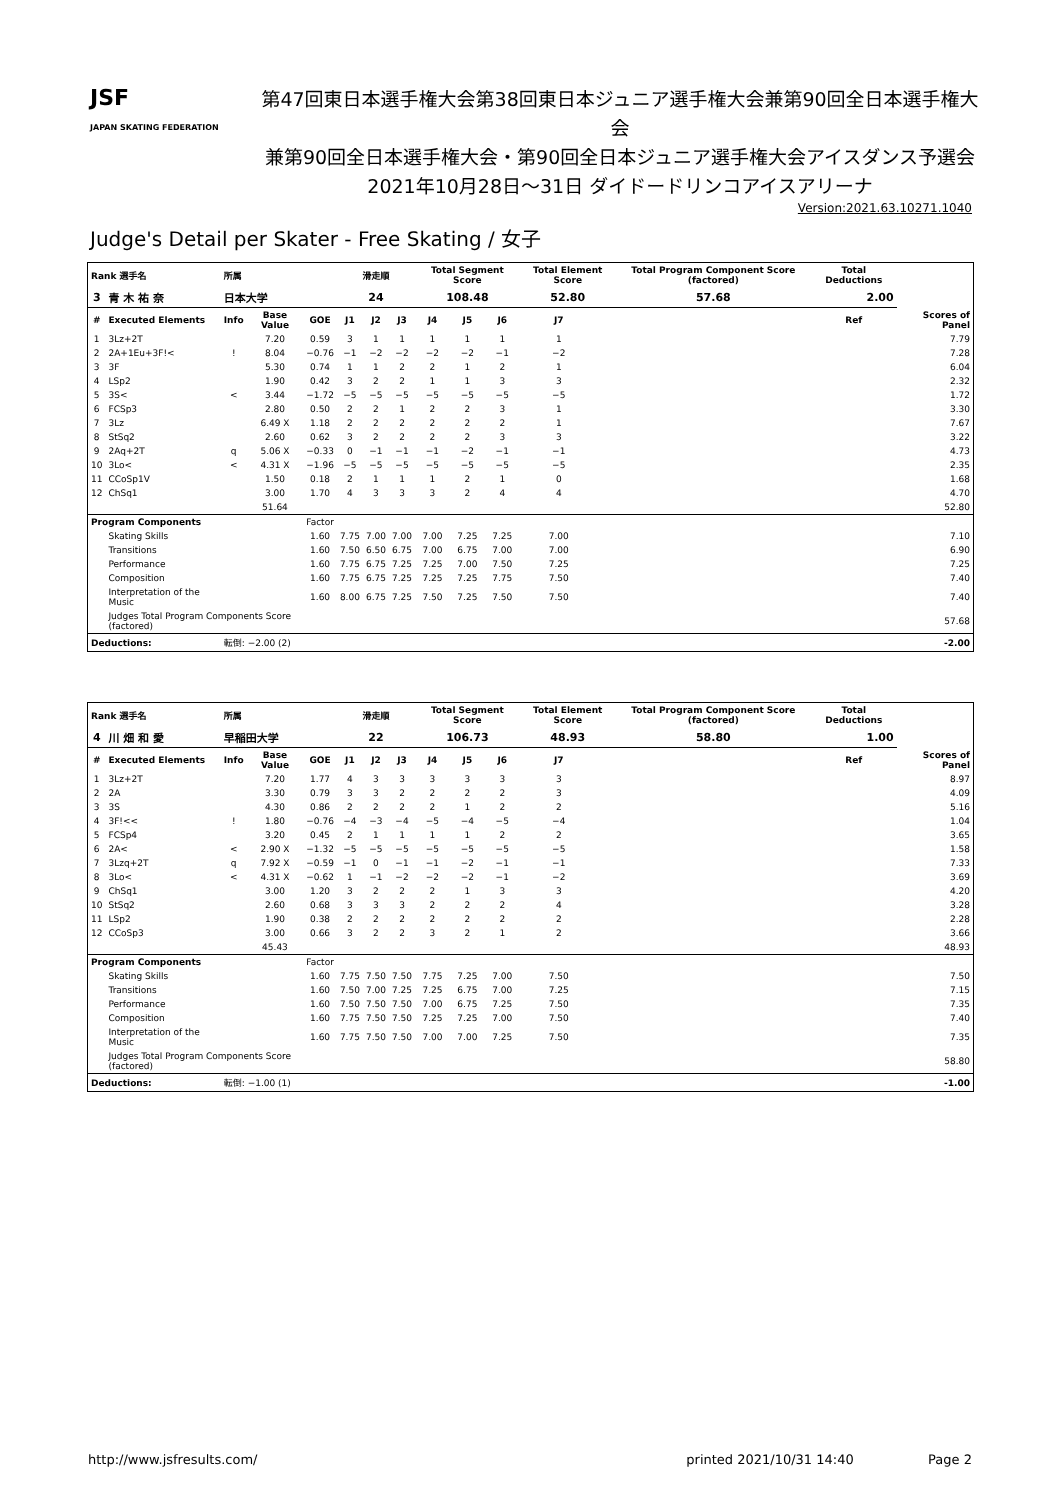JSF
JAPAN SKATING FEDERATION
第47回東日本選手権大会第38回東日本ジュニア選手権大会兼第90回全日本選手権大会
兼第90回全日本選手権大会・第90回全日本ジュニア選手権大会アイスダンス予選会
2021年10月28日～31日 ダイドードリンコアイスアリーナ
Version:2021.63.10271.1040
Judge's Detail per Skater - Free Skating / 女子
| Rank 選手名 | | 所属 | | | 滑走順 | | | Total Segment Score | | | Total Element Score | | Total Program Component Score (factored) | | Total Deductions | |
| --- | --- | --- | --- | --- | --- | --- | --- | --- | --- | --- | --- | --- | --- | --- | --- | --- |
| 3 | 青 木 祐 奈 | 日本大学 | | | 24 | | | 108.48 | | | 52.80 | | 57.68 | | 2.00 | |
| # | Executed Elements | Info | Base Value | GOE | J1 | J2 | J3 | J4 | J5 | J6 | J7 | | | | Ref | Scores of Panel |
| 1 | 3Lz+2T | | 7.20 | 0.59 | 3 | 1 | 1 | 1 | 1 | 1 | 1 | | | | | 7.79 |
| 2 | 2A+1Eu+3F!< | ! | 8.04 | −0.76 | −1 | −2 | −2 | −2 | −2 | −1 | −2 | | | | | 7.28 |
| 3 | 3F | | 5.30 | 0.74 | 1 | 1 | 2 | 2 | 1 | 2 | 1 | | | | | 6.04 |
| 4 | LSp2 | | 1.90 | 0.42 | 3 | 2 | 2 | 1 | 1 | 3 | 3 | | | | | 2.32 |
| 5 | 3S< | < | 3.44 | −1.72 | −5 | −5 | −5 | −5 | −5 | −5 | −5 | | | | | 1.72 |
| 6 | FCSp3 | | 2.80 | 0.50 | 2 | 2 | 1 | 2 | 2 | 3 | 1 | | | | | 3.30 |
| 7 | 3Lz | | 6.49 X | 1.18 | 2 | 2 | 2 | 2 | 2 | 2 | 1 | | | | | 7.67 |
| 8 | StSq2 | | 2.60 | 0.62 | 3 | 2 | 2 | 2 | 2 | 3 | 3 | | | | | 3.22 |
| 9 | 2Aq+2T | q | 5.06 X | −0.33 | 0 | −1 | −1 | −1 | −2 | −1 | −1 | | | | | 4.73 |
| 10 | 3Lo< | < | 4.31 X | −1.96 | −5 | −5 | −5 | −5 | −5 | −5 | −5 | | | | | 2.35 |
| 11 | CCoSp1V | | 1.50 | 0.18 | 2 | 1 | 1 | 1 | 2 | 1 | 0 | | | | | 1.68 |
| 12 | ChSq1 | | 3.00 | 1.70 | 4 | 3 | 3 | 3 | 2 | 4 | 4 | | | | | 4.70 |
| | | | 51.64 | | | | | | | | | | | | | 52.80 |
| Program Components | | | | Factor | | | | | | | | | | | | |
| | Skating Skills | | | 1.60 | 7.75 | 7.00 | 7.00 | 7.00 | 7.25 | 7.25 | 7.00 | | | | | 7.10 |
| | Transitions | | | 1.60 | 7.50 | 6.50 | 6.75 | 7.00 | 6.75 | 7.00 | 7.00 | | | | | 6.90 |
| | Performance | | | 1.60 | 7.75 | 6.75 | 7.25 | 7.25 | 7.00 | 7.50 | 7.25 | | | | | 7.25 |
| | Composition | | | 1.60 | 7.75 | 6.75 | 7.25 | 7.25 | 7.25 | 7.75 | 7.50 | | | | | 7.40 |
| | Interpretation of the Music | | | 1.60 | 8.00 | 6.75 | 7.25 | 7.50 | 7.25 | 7.50 | 7.50 | | | | | 7.40 |
| | Judges Total Program Components Score (factored) | | | | | | | | | | | | | | | 57.68 |
| Deductions: | | 転倒: −2.00 (2) | | | | | | | | | | | | | | -2.00 |
| Rank 選手名 | | 所属 | | | 滑走順 | | | Total Segment Score | | | Total Element Score | | Total Program Component Score (factored) | | Total Deductions | |
| --- | --- | --- | --- | --- | --- | --- | --- | --- | --- | --- | --- | --- | --- | --- | --- | --- |
| 4 | 川 畑 和 愛 | 早稲田大学 | | | 22 | | | 106.73 | | | 48.93 | | 58.80 | | 1.00 | |
| # | Executed Elements | Info | Base Value | GOE | J1 | J2 | J3 | J4 | J5 | J6 | J7 | | | | Ref | Scores of Panel |
| 1 | 3Lz+2T | | 7.20 | 1.77 | 4 | 3 | 3 | 3 | 3 | 3 | 3 | | | | | 8.97 |
| 2 | 2A | | 3.30 | 0.79 | 3 | 3 | 2 | 2 | 2 | 2 | 3 | | | | | 4.09 |
| 3 | 3S | | 4.30 | 0.86 | 2 | 2 | 2 | 2 | 1 | 2 | 2 | | | | | 5.16 |
| 4 | 3F!<< | ! | 1.80 | −0.76 | −4 | −3 | −4 | −5 | −4 | −5 | −4 | | | | | 1.04 |
| 5 | FCSp4 | | 3.20 | 0.45 | 2 | 1 | 1 | 1 | 1 | 2 | 2 | | | | | 3.65 |
| 6 | 2A< | < | 2.90 X | −1.32 | −5 | −5 | −5 | −5 | −5 | −5 | −5 | | | | | 1.58 |
| 7 | 3Lzq+2T | q | 7.92 X | −0.59 | −1 | 0 | −1 | −1 | −2 | −1 | −1 | | | | | 7.33 |
| 8 | 3Lo< | < | 4.31 X | −0.62 | 1 | −1 | −2 | −2 | −2 | −1 | −2 | | | | | 3.69 |
| 9 | ChSq1 | | 3.00 | 1.20 | 3 | 2 | 2 | 2 | 1 | 3 | 3 | | | | | 4.20 |
| 10 | StSq2 | | 2.60 | 0.68 | 3 | 3 | 3 | 2 | 2 | 2 | 4 | | | | | 3.28 |
| 11 | LSp2 | | 1.90 | 0.38 | 2 | 2 | 2 | 2 | 2 | 2 | 2 | | | | | 2.28 |
| 12 | CCoSp3 | | 3.00 | 0.66 | 3 | 2 | 2 | 3 | 2 | 1 | 2 | | | | | 3.66 |
| | | | 45.43 | | | | | | | | | | | | | 48.93 |
| Program Components | | | | Factor | | | | | | | | | | | | |
| | Skating Skills | | | 1.60 | 7.75 | 7.50 | 7.50 | 7.75 | 7.25 | 7.00 | 7.50 | | | | | 7.50 |
| | Transitions | | | 1.60 | 7.50 | 7.00 | 7.25 | 7.25 | 6.75 | 7.00 | 7.25 | | | | | 7.15 |
| | Performance | | | 1.60 | 7.50 | 7.50 | 7.50 | 7.00 | 6.75 | 7.25 | 7.50 | | | | | 7.35 |
| | Composition | | | 1.60 | 7.75 | 7.50 | 7.50 | 7.25 | 7.25 | 7.00 | 7.50 | | | | | 7.40 |
| | Interpretation of the Music | | | 1.60 | 7.75 | 7.50 | 7.50 | 7.00 | 7.00 | 7.25 | 7.50 | | | | | 7.35 |
| | Judges Total Program Components Score (factored) | | | | | | | | | | | | | | | 58.80 |
| Deductions: | | 転倒: −1.00 (1) | | | | | | | | | | | | | | -1.00 |
http://www.jsfresults.com/ printed 2021/10/31 14:40 Page 2